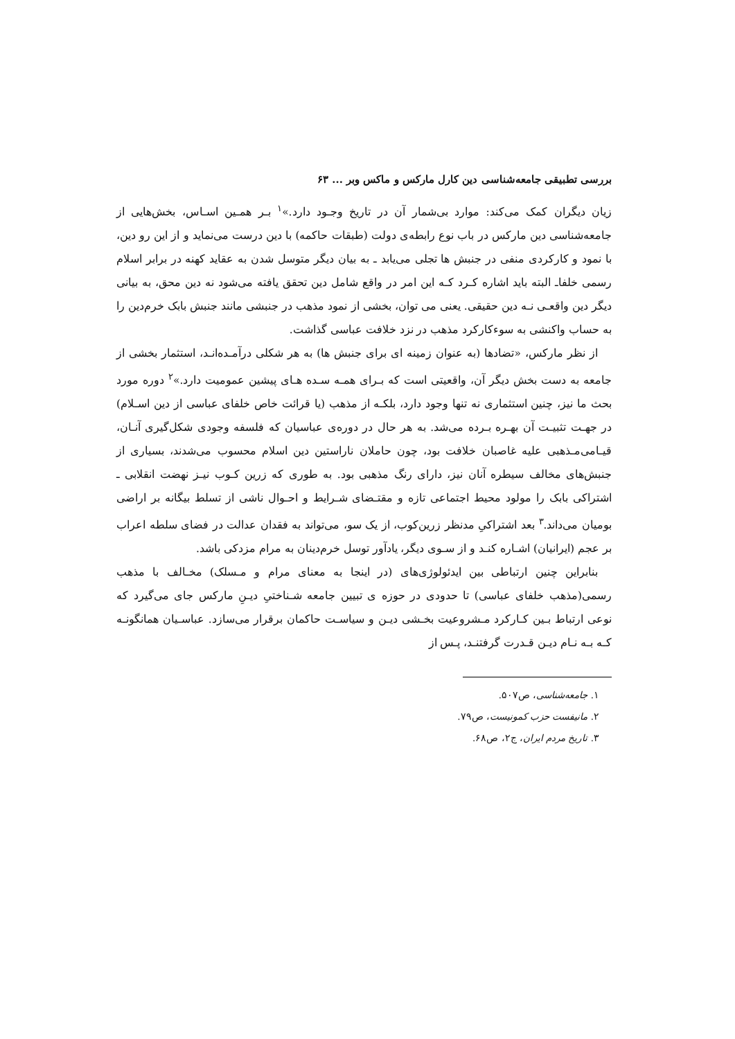بررسی تطبیقی جامعه‌شناسی دین کارل مارکس و ماکس وبر ... ۶۳
زیان دیگران کمک می‌کند: موارد بی‌شمار آن در تاریخ وجـود دارد.»<sup>۱</sup> بـر همـین اسـاس، بخش‌هایی از جامعه‌شناسی دین مارکس در باب نوع رابطه‌ی دولت (طبقات حاکمه) با دین درست می‌نماید و از این رو دین، با نمود و کارکردی منفی در جنبش ها تجلی می‌یابد ـ به بیان دیگر متوسل شدن به عقاید کهنه در برابر اسلام رسمی خلفاـ البته باید اشاره کـرد کـه این امر در واقع شامل دین تحقق یافته می‌شود نه دین محق، به بیانی دیگر دین واقعـی نـه دین حقیقی. یعنی می توان، بخشی از نمود مذهب در جنبشی مانند جنبش بابک خرم‌دین را به حساب واکنشی به سوءکارکرد مذهب در نزد خلافت عباسی گذاشت.
از نظر مارکس، «تضادها (به عنوان زمینه ای برای جنبش ها) به هر شکلی درآمـده‌انـد، استثمار بخشی از جامعه به دست بخش دیگر آن، واقعیتی است که بـرای همـه سـده هـای پیشین عمومیت دارد.»<sup>۲</sup> دوره مورد بحث ما نیز، چنین استثماری نه تنها وجود دارد، بلکـه از مذهب (یا قرائت خاص خلفای عباسی از دین اسـلام) در جهـت تثبیـت آن بهـره بـرده می‌شد. به هر حال در دوره‌ی عباسیان که فلسفه وجودی شکل‌گیری آنـان، قیـامی‌مـذهبی علیه غاصبان خلافت بود، چون حاملان ناراستین دین اسلام محسوب می‌شدند، بسیاری از جنبش‌های مخالف سیطره آنان نیز، دارای رنگ مذهبی بود. به طوری که زرین کـوب نیـز نهضت انقلابی ـ اشتراکی بابک را مولود محیط اجتماعی تازه و مقتـضای شـرایط و احـوال ناشی از تسلط بیگانه بر اراضی بومیان می‌داند.<sup>۳</sup> بعد اشتراکیِ مدنظر زرین‌کوب، از یک سو، می‌تواند به فقدان عدالت در فضای سلطه اعراب بر عجم (ایرانیان) اشـاره کنـد و از سـوی دیگر، یادآور توسل خرم‌دینان به مرام مزدکی باشد.
بنابراین چنین ارتباطی بین ایدئولوژی‌های (در اینجا به معنای مرام و مـسلک) مخـالف با مذهب رسمی(مذهب خلفای عباسی) تا حدودی در حوزه ی تبیین جامعه شـناختیِ دیـنِ مارکس جای می‌گیرد که نوعی ارتباط بـین کـارکرد مـشروعیت بخـشی دیـن و سیاسـت حاکمان برقرار می‌سازد. عباسـیان همانگونـه کـه بـه نـام دیـن قـدرت گرفتنـد، پـس از
۱. جامعه‌شناسی، ص۵۰۷.
۲. مانیفست حزب کمونیست، ص۷۹.
۳. تاریخ مردم ایران، ج۲، ص۶۸.